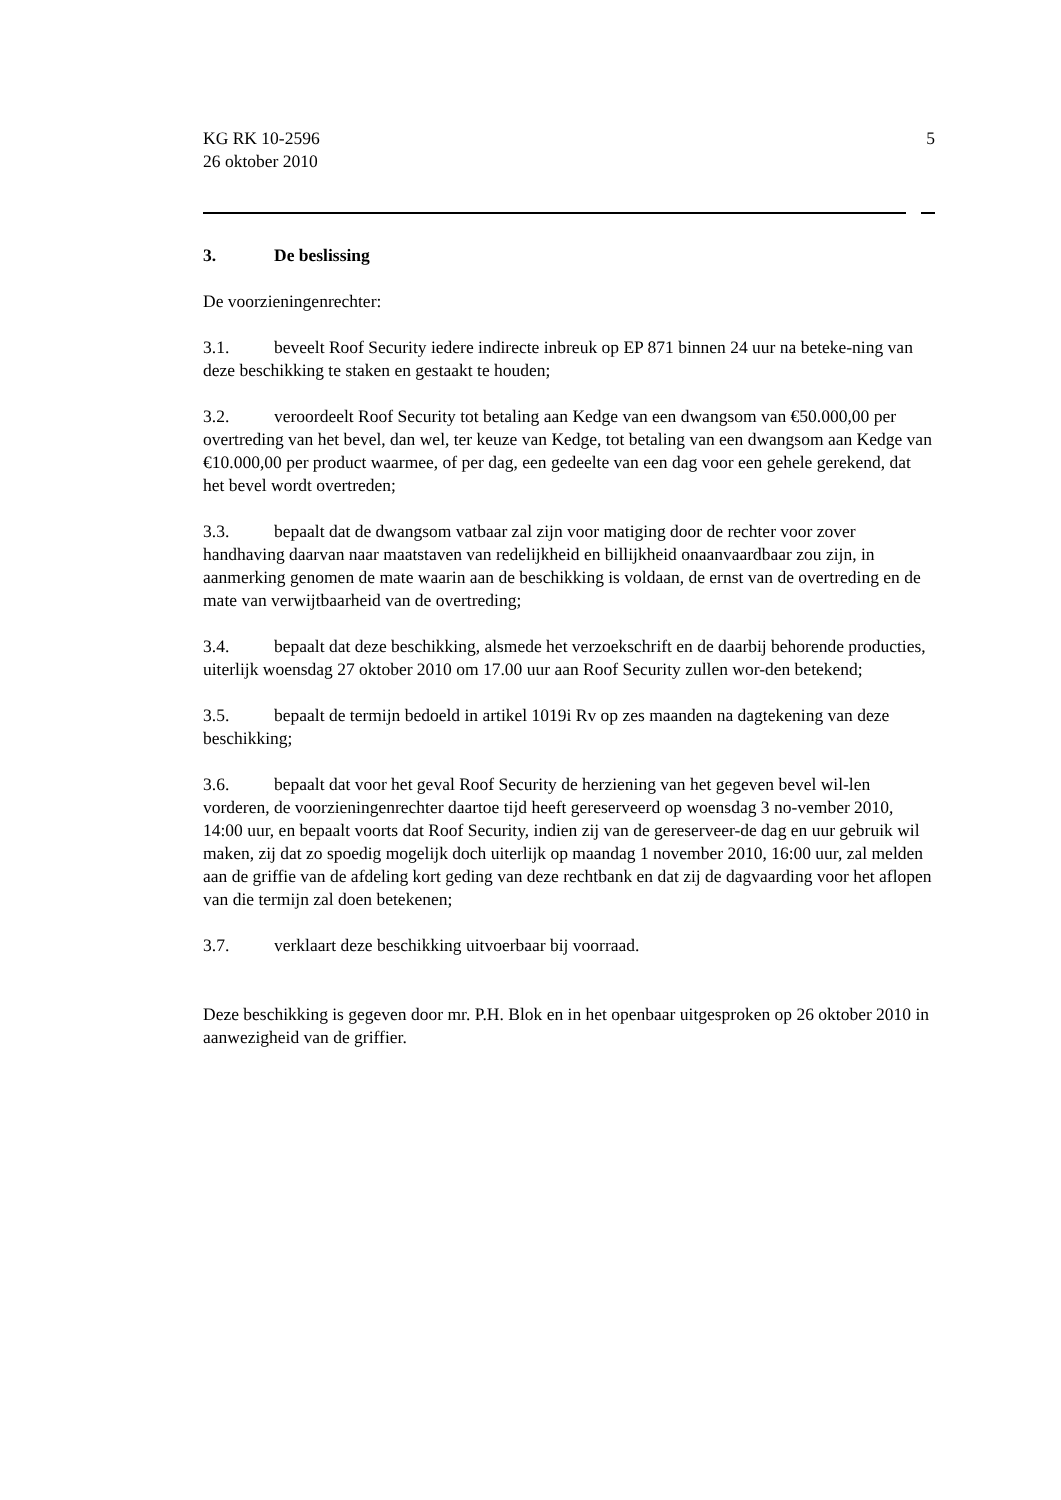KG RK 10-2596
26 oktober 2010
5
3. De beslissing
De voorzieningenrechter:
3.1. beveelt Roof Security iedere indirecte inbreuk op EP 871 binnen 24 uur na beteke-ning van deze beschikking te staken en gestaakt te houden;
3.2. veroordeelt Roof Security tot betaling aan Kedge van een dwangsom van €50.000,00 per overtreding van het bevel, dan wel, ter keuze van Kedge, tot betaling van een dwangsom aan Kedge van €10.000,00 per product waarmee, of per dag, een gedeelte van een dag voor een gehele gerekend, dat het bevel wordt overtreden;
3.3. bepaalt dat de dwangsom vatbaar zal zijn voor matiging door de rechter voor zover handhaving daarvan naar maatstaven van redelijkheid en billijkheid onaanvaardbaar zou zijn, in aanmerking genomen de mate waarin aan de beschikking is voldaan, de ernst van de overtreding en de mate van verwijtbaarheid van de overtreding;
3.4. bepaalt dat deze beschikking, alsmede het verzoekschrift en de daarbij behorende producties, uiterlijk woensdag 27 oktober 2010 om 17.00 uur aan Roof Security zullen wor-den betekend;
3.5. bepaalt de termijn bedoeld in artikel 1019i Rv op zes maanden na dagtekening van deze beschikking;
3.6. bepaalt dat voor het geval Roof Security de herziening van het gegeven bevel wil-len vorderen, de voorzieningenrechter daartoe tijd heeft gereserveerd op woensdag 3 no-vember 2010, 14:00 uur, en bepaalt voorts dat Roof Security, indien zij van de gereserveer-de dag en uur gebruik wil maken, zij dat zo spoedig mogelijk doch uiterlijk op maandag 1 november 2010, 16:00 uur, zal melden aan de griffie van de afdeling kort geding van deze rechtbank en dat zij de dagvaarding voor het aflopen van die termijn zal doen betekenen;
3.7. verklaart deze beschikking uitvoerbaar bij voorraad.
Deze beschikking is gegeven door mr. P.H. Blok en in het openbaar uitgesproken op 26 oktober 2010 in aanwezigheid van de griffier.